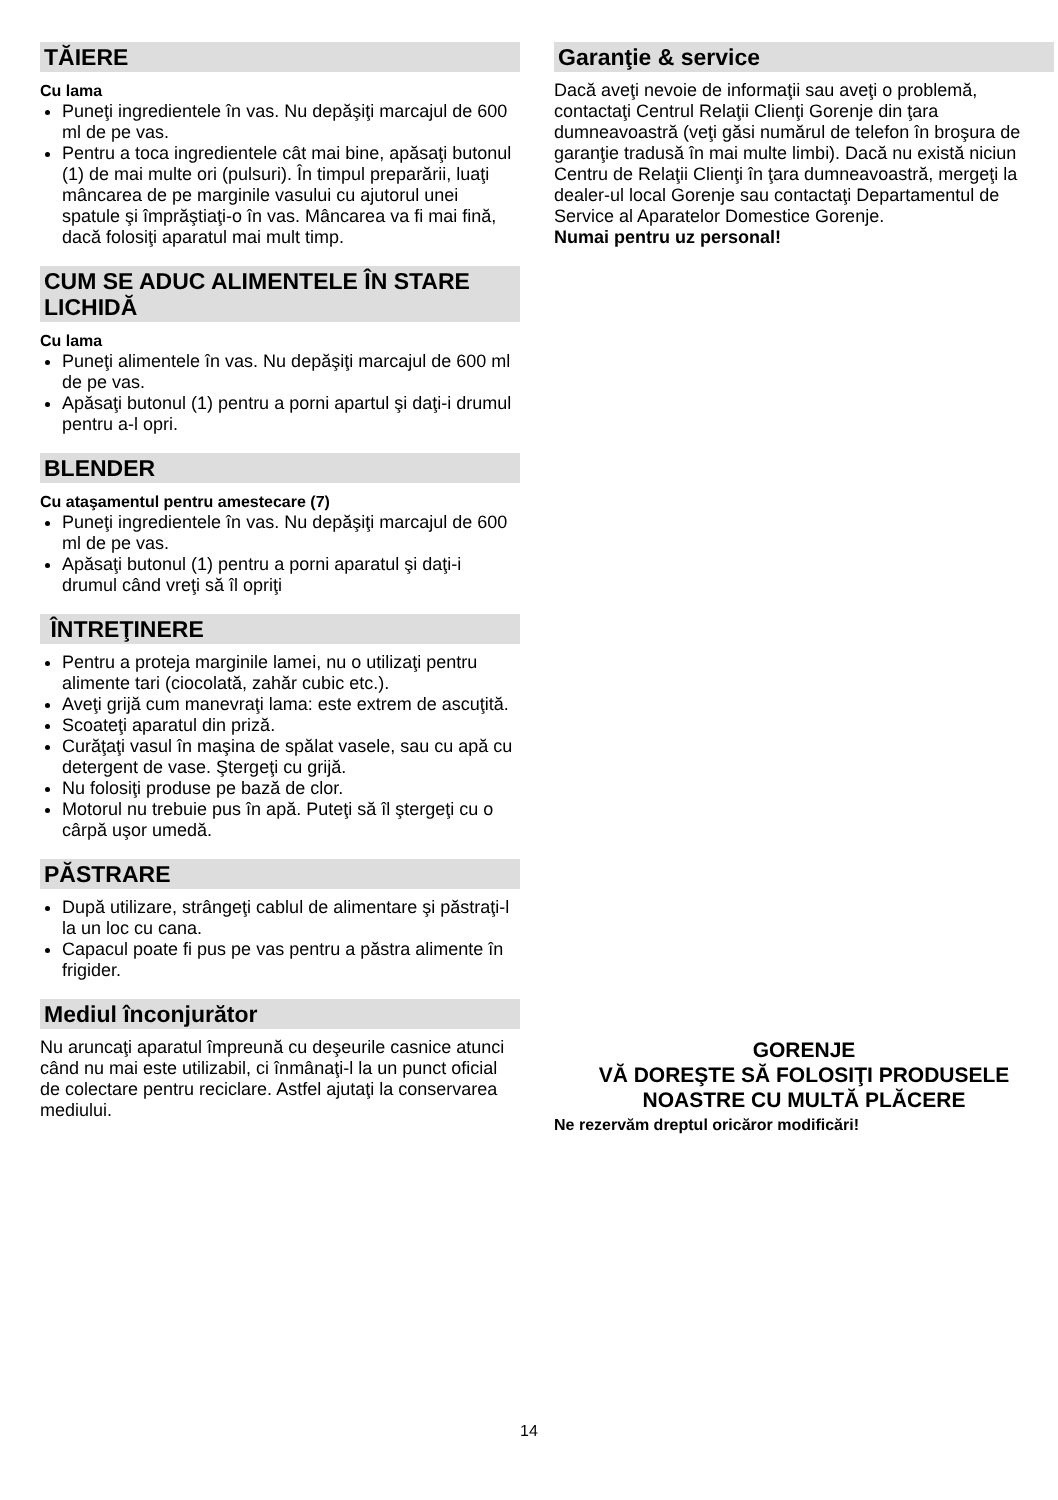TĂIERE
Cu lama
Puneţi ingredientele în vas. Nu depăşiţi marcajul de 600 ml de pe vas.
Pentru a toca ingredientele cât mai bine, apăsaţi butonul (1) de mai multe ori (pulsuri). În timpul preparării, luaţi mâncarea de pe marginile vasului cu ajutorul unei spatule şi împrăştiaţi-o în vas. Mâncarea va fi mai fină, dacă folosiţi aparatul mai mult timp.
CUM SE ADUC ALIMENTELE ÎN STARE LICHIDĂ
Cu lama
Puneţi alimentele în vas. Nu depăşiţi marcajul de 600 ml de pe vas.
Apăsaţi butonul (1) pentru a porni apartul şi daţi-i drumul pentru a-l opri.
BLENDER
Cu ataşamentul pentru amestecare (7)
Puneţi ingredientele în vas. Nu depăşiţi marcajul de 600 ml de pe vas.
Apăsaţi butonul (1) pentru a porni aparatul şi daţi-i drumul când vreţi să îl opriţi
ÎNTREŢINERE
Pentru a proteja marginile lamei, nu o utilizaţi pentru alimente tari (ciocolată, zahăr cubic etc.).
Aveţi grijă cum manevraţi lama: este extrem de ascuţită.
Scoateţi aparatul din priză.
Curăţaţi vasul în maşina de spălat vasele, sau cu apă cu detergent de vase. Ştergeţi cu grijă.
Nu folosiţi produse pe bază de clor.
Motorul nu trebuie pus în apă. Puteţi să îl ştergeţi cu o cârpă uşor umedă.
PĂSTRARE
După utilizare, strângeţi cablul de alimentare şi păstraţi-l la un loc cu cana.
Capacul poate fi pus pe vas pentru a păstra alimente în frigider.
Mediul înconjurător
Nu aruncaţi aparatul împreună cu deşeurile casnice atunci când nu mai este utilizabil, ci înmânaţi-l la un punct oficial de colectare pentru reciclare. Astfel ajutaţi la conservarea mediului.
Garanţie & service
Dacă aveţi nevoie de informaţii sau aveţi o problemă, contactaţi Centrul Relaţii Clienţi Gorenje din ţara dumneavoastră (veţi găsi numărul de telefon în broşura de garanţie tradusă în mai multe limbi). Dacă nu există niciun Centru de Relaţii Clienţi în ţara dumneavoastră, mergeţi la dealer-ul local Gorenje sau contactaţi Departamentul de Service al Aparatelor Domestice Gorenje.
Numai pentru uz personal!
GORENJE
VĂ DOREŞTE SĂ FOLOSIŢI PRODUSELE NOASTRE CU MULTĂ PLĂCERE
Ne rezervăm dreptul oricăror modificări!
14